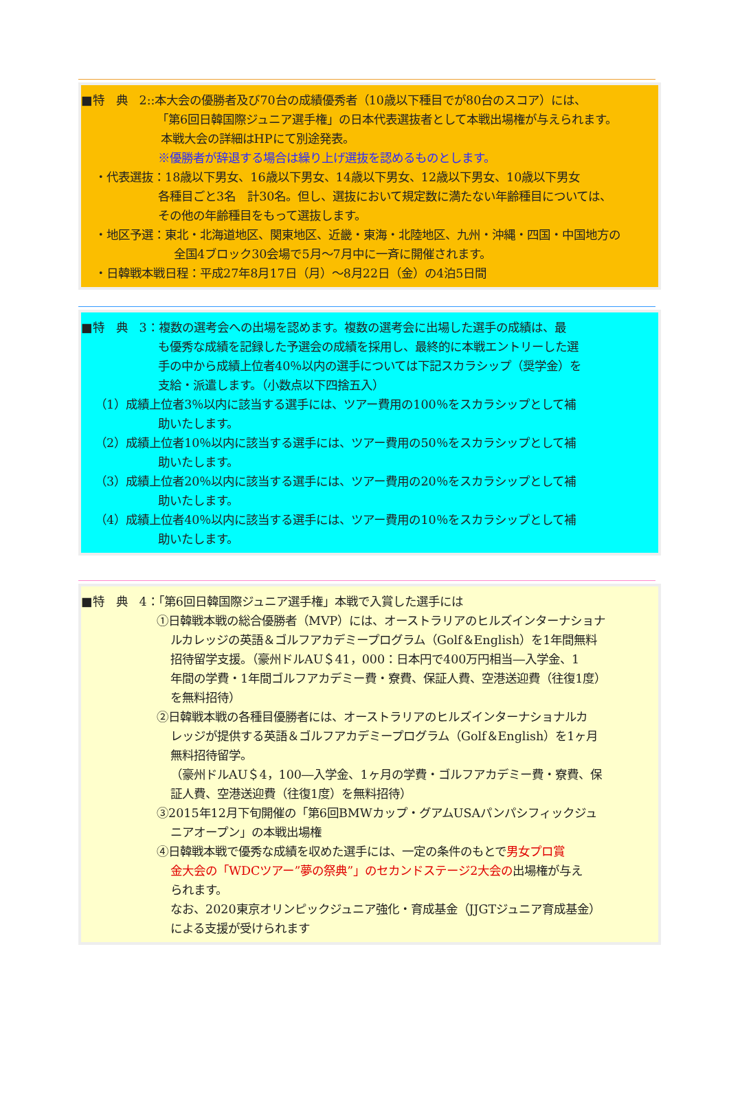■特　典　2::本大会の優勝者及び70台の成績優秀者（10歳以下種目でが80台のスコア）には、
「第6回日韓国際ジュニア選手権」の日本代表選抜者として本戦出場権が与えられます。
本戦大会の詳細はHPにて別途発表。
※優勝者が辞退する場合は繰り上げ選抜を認めるものとします。
・代表選抜：18歳以下男女、16歳以下男女、14歳以下男女、12歳以下男女、10歳以下男女
各種目ごと3名　計30名。但し、選抜において規定数に満たない年齢種目については、
その他の年齢種目をもって選抜します。
・地区予選：東北・北海道地区、関東地区、近畿・東海・北陸地区、九州・沖縄・四国・中国地方の
全国4ブロック30会場で5月～7月中に一斉に開催されます。
・日韓戦本戦日程：平成27年8月17日（月）～8月22日（金）の4泊5日間
■特　典　3：複数の選考会への出場を認めます。複数の選考会に出場した選手の成績は、最
も優秀な成績を記録した予選会の成績を採用し、最終的に本戦エントリーした選
手の中から成績上位者40％以内の選手については下記スカラシップ（奨学金）を
支給・派遣します。（小数点以下四捨五入）
（1）成績上位者3％以内に該当する選手には、ツアー費用の100％をスカラシップとして補
助いたします。
（2）成績上位者10％以内に該当する選手には、ツアー費用の50％をスカラシップとして補
助いたします。
（3）成績上位者20％以内に該当する選手には、ツアー費用の20％をスカラシップとして補
助いたします。
（4）成績上位者40％以内に該当する選手には、ツアー費用の10％をスカラシップとして補
助いたします。
■特　典　4：「第6回日韓国際ジュニア選手権」本戦で入賞した選手には
①日韓戦本戦の総合優勝者（MVP）には、オーストラリアのヒルズインターナショナ
ルカレッジの英語＆ゴルフアカデミープログラム（Golf＆English）を1年間無料
招待留学支援。（豪州ドルAU＄41，000：日本円で400万円相当―入学金、1
年間の学費・1年間ゴルフアカデミー費・寮費、保証人費、空港送迎費（往復1度）
を無料招待）
②日韓戦本戦の各種目優勝者には、オーストラリアのヒルズインターナショナルカ
レッジが提供する英語＆ゴルフアカデミープログラム（Golf＆English）を1ヶ月
無料招待留学。
（豪州ドルAU＄4，100―入学金、1ヶ月の学費・ゴルフアカデミー費・寮費、保
証人費、空港送迎費（往復1度）を無料招待）
③2015年12月下旬開催の「第6回BMWカップ・グアムUSAパンパシフィックジュ
ニアオープン」の本戦出場権
④日韓戦本戦で優秀な成績を収めた選手には、一定の条件のもとで男女プロ賞
金大会の「WDCツアー”夢の祭典”」のセカンドステージ2大会の出場権が与え
られます。
なお、2020東京オリンピックジュニア強化・育成基金（JJGTジュニア育成基金）
による支援が受けられます